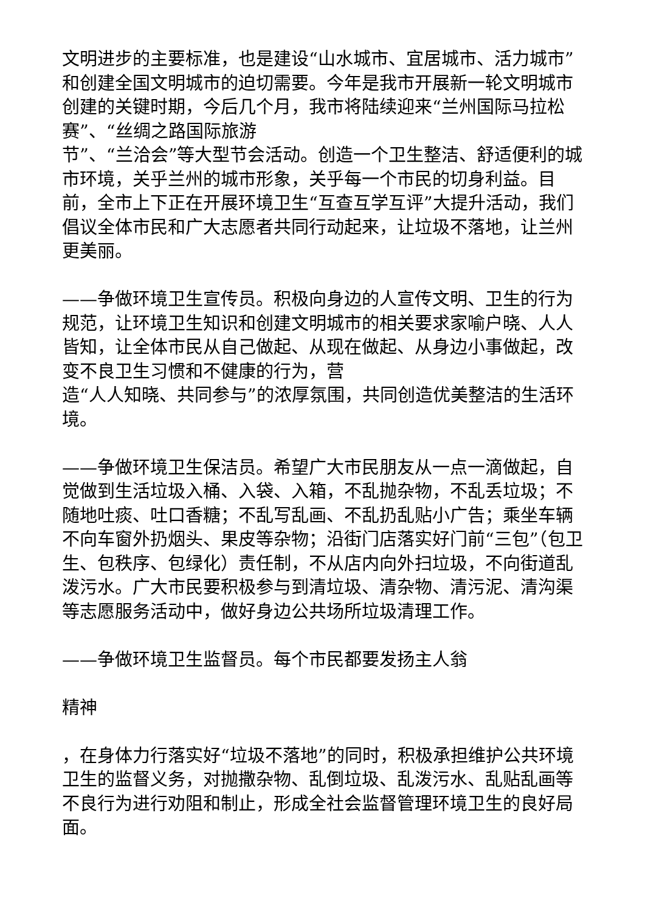文明进步的主要标准，也是建设“山水城市、宜居城市、活力城市”和创建全国文明城市的迫切需要。今年是我市开展新一轮文明城市创建的关键时期，今后几个月，我市将陆续迎来“兰州国际马拉松赛”、“丝绸之路国际旅游
节”、“兰洽会”等大型节会活动。创造一个卫生整洁、舒适便利的城市环境，关乎兰州的城市形象，关乎每一个市民的切身利益。目前，全市上下正在开展环境卫生“互查互学互评”大提升活动，我们倡议全体市民和广大志愿者共同行动起来，让垃圾不落地，让兰州更美丽。
——争做环境卫生宣传员。积极向身边的人宣传文明、卫生的行为规范，让环境卫生知识和创建文明城市的相关要求家喻户晓、人人皆知，让全体市民从自己做起、从现在做起、从身边小事做起，改变不良卫生习惯和不健康的行为，营
造“人人知晓、共同参与”的浓厚氛围，共同创造优美整洁的生活环境。
——争做环境卫生保洁员。希望广大市民朋友从一点一滴做起，自觉做到生活垃圾入桶、入袋、入箱，不乱抛杂物，不乱丢垃圾；不随地吐痰、吐口香糖；不乱写乱画、不乱扔乱贴小广告；乘坐车辆不向车窗外扔烟头、果皮等杂物；沿街门店落实好门前“三包”（包卫生、包秩序、包绿化）责任制，不从店内向外扫垃圾，不向街道乱泼污水。广大市民要积极参与到清垃圾、清杂物、清污泥、清沟渠等志愿服务活动中，做好身边公共场所垃圾清理工作。
——争做环境卫生监督员。每个市民都要发扬主人翁
精神
，在身体力行落实好“垃圾不落地”的同时，积极承担维护公共环境卫生的监督义务，对抛撒杂物、乱倒垃圾、乱泼污水、乱贴乱画等不良行为进行劝阻和制止，形成全社会监督管理环境卫生的良好局面。